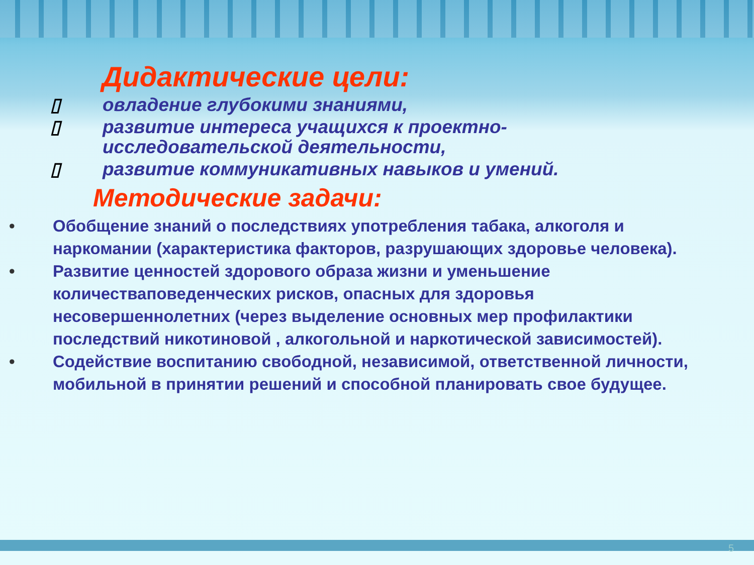Дидактические цели:
▯ овладение глубокими знаниями,
▯ развитие интереса учащихся к проектно-исследовательской деятельности,
▯ развитие коммуникативных навыков и умений.
Методические задачи:
• Обобщение знаний о последствиях употребления табака, алкоголя и наркомании (характеристика факторов, разрушающих здоровье человека).
• Развитие ценностей здорового образа жизни и уменьшение количестваповеденческих рисков, опасных для здоровья несовершеннолетних (через выделение основных мер профилактики последствий никотиновой , алкогольной и наркотической зависимостей).
• Содействие воспитанию свободной, независимой, ответственной личности, мобильной в принятии решений и способной планировать свое будущее.
5